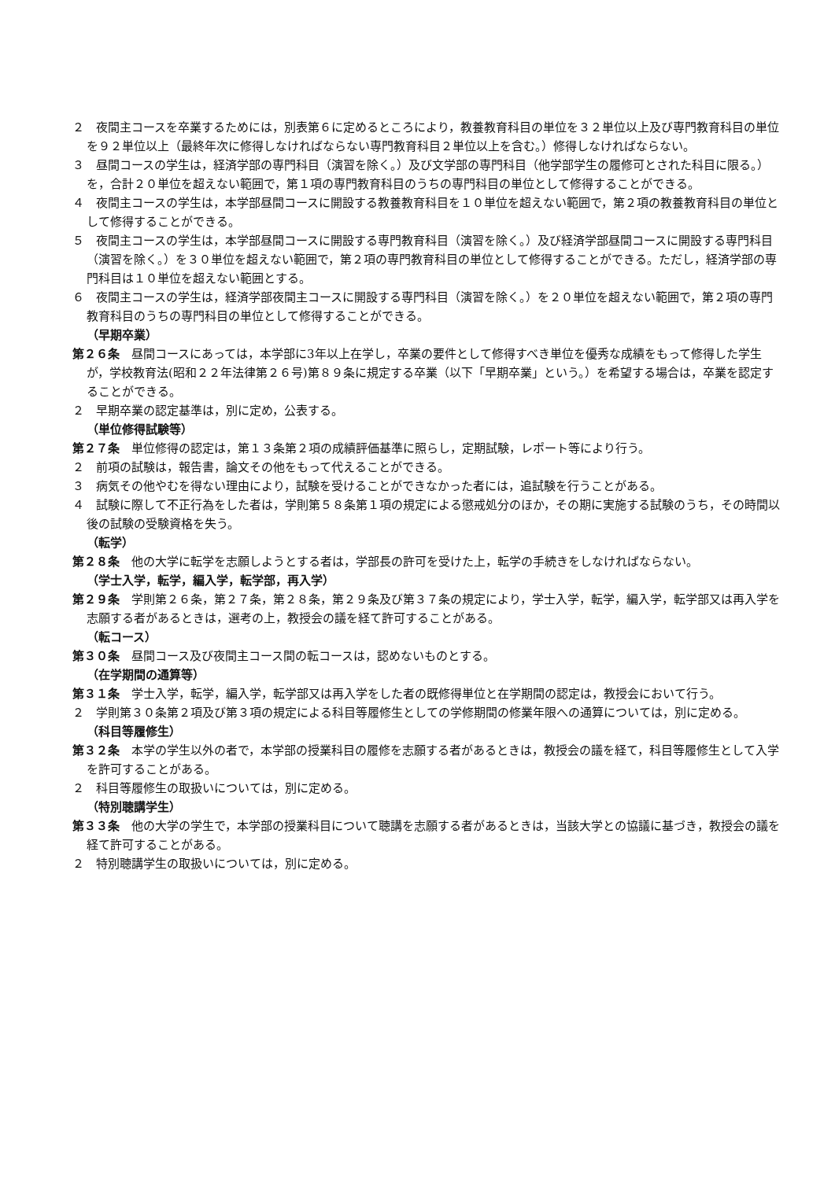２　夜間主コースを卒業するためには，別表第６に定めるところにより，教養教育科目の単位を３２単位以上及び専門教育科目の単位を９２単位以上（最終年次に修得しなければならない専門教育科目２単位以上を含む。）修得しなければならない。
３　昼間コースの学生は，経済学部の専門科目（演習を除く。）及び文学部の専門科目（他学部学生の履修可とされた科目に限る。）を，合計２０単位を超えない範囲で，第１項の専門教育科目のうちの専門科目の単位として修得することができる。
４　夜間主コースの学生は，本学部昼間コースに開設する教養教育科目を１０単位を超えない範囲で，第２項の教養教育科目の単位として修得することができる。
５　夜間主コースの学生は，本学部昼間コースに開設する専門教育科目（演習を除く。）及び経済学部昼間コースに開設する専門科目（演習を除く。）を３０単位を超えない範囲で，第２項の専門教育科目の単位として修得することができる。ただし，経済学部の専門科目は１０単位を超えない範囲とする。
６　夜間主コースの学生は，経済学部夜間主コースに開設する専門科目（演習を除く。）を２０単位を超えない範囲で，第２項の専門教育科目のうちの専門科目の単位として修得することができる。
（早期卒業）
第２６条　昼間コースにあっては，本学部に3年以上在学し，卒業の要件として修得すべき単位を優秀な成績をもって修得した学生が，学校教育法(昭和２２年法律第２６号)第８９条に規定する卒業（以下「早期卒業」という。）を希望する場合は，卒業を認定することができる。
２　早期卒業の認定基準は，別に定め，公表する。
（単位修得試験等）
第２７条　単位修得の認定は，第１３条第２項の成績評価基準に照らし，定期試験，レポート等により行う。
２　前項の試験は，報告書，論文その他をもって代えることができる。
３　病気その他やむを得ない理由により，試験を受けることができなかった者には，追試験を行うことがある。
４　試験に際して不正行為をした者は，学則第５８条第１項の規定による懲戒処分のほか，その期に実施する試験のうち，その時間以後の試験の受験資格を失う。
（転学）
第２８条　他の大学に転学を志願しようとする者は，学部長の許可を受けた上，転学の手続きをしなければならない。
（学士入学，転学，編入学，転学部，再入学）
第２９条　学則第２６条，第２７条，第２８条，第２９条及び第３７条の規定により，学士入学，転学，編入学，転学部又は再入学を志願する者があるときは，選考の上，教授会の議を経て許可することがある。
（転コース）
第３０条　昼間コース及び夜間主コース間の転コースは，認めないものとする。
（在学期間の通算等）
第３１条　学士入学，転学，編入学，転学部又は再入学をした者の既修得単位と在学期間の認定は，教授会において行う。
２　学則第３０条第２項及び第３項の規定による科目等履修生としての学修期間の修業年限への通算については，別に定める。
（科目等履修生）
第３２条　本学の学生以外の者で，本学部の授業科目の履修を志願する者があるときは，教授会の議を経て，科目等履修生として入学を許可することがある。
２　科目等履修生の取扱いについては，別に定める。
（特別聴講学生）
第３３条　他の大学の学生で，本学部の授業科目について聴講を志願する者があるときは，当該大学との協議に基づき，教授会の議を経て許可することがある。
２　特別聴講学生の取扱いについては，別に定める。